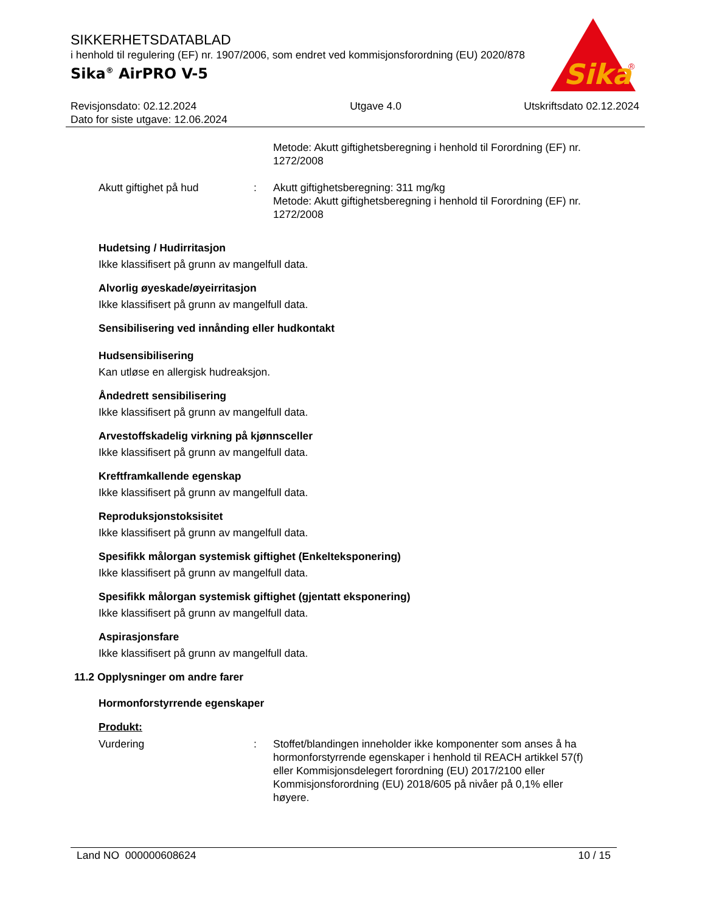Sika
®
SIKKERHETSDATABLAD
i henhold til regulering (EF) nr. 1907/2006, som endret ved kommisjonsforordning (EU) 2020/878
Sika<sup>®</sup> AirPRO V-5
Revisjonsdato: 02.12.2024
Dato for siste utgave: 12.06.2024
Utgave 4.0 Utskriftsdato 02.12.2024
Metode: Akutt giftighetsberegning i henhold til Forordning (EF) nr. 1272/2008
Akutt giftighet på hud : Akutt giftighetsberegning: 311 mg/kg
Metode: Akutt giftighetsberegning i henhold til Forordning (EF) nr. 1272/2008
Hudetsing / Hudirritasjon
Ikke klassifisert på grunn av mangelfull data.
Alvorlig øyeskade/øyeirritasjon
Ikke klassifisert på grunn av mangelfull data.
Sensibilisering ved innånding eller hudkontakt
Hudsensibilisering
Kan utløse en allergisk hudreaksjon.
Åndedrett sensibilisering
Ikke klassifisert på grunn av mangelfull data.
Arvestoffskadelig virkning på kjønnsceller
Ikke klassifisert på grunn av mangelfull data.
Kreftframkallende egenskap
Ikke klassifisert på grunn av mangelfull data.
Reproduksjonstoksisitet
Ikke klassifisert på grunn av mangelfull data.
Spesifikk målorgan systemisk giftighet (Enkelteksponering)
Ikke klassifisert på grunn av mangelfull data.
Spesifikk målorgan systemisk giftighet (gjentatt eksponering)
Ikke klassifisert på grunn av mangelfull data.
Aspirasjonsfare
Ikke klassifisert på grunn av mangelfull data.
11.2 Opplysninger om andre farer
Hormonforstyrrende egenskaper
Produkt:
Vurdering : Stoffet/blandingen inneholder ikke komponenter som anses å ha hormonforstyrrende egenskaper i henhold til REACH artikkel 57(f) eller Kommisjonsdelegert forordning (EU) 2017/2100 eller Kommisjonsforordning (EU) 2018/605 på nivåer på 0,1% eller høyere.
Land NO 000000608624 10 / 15